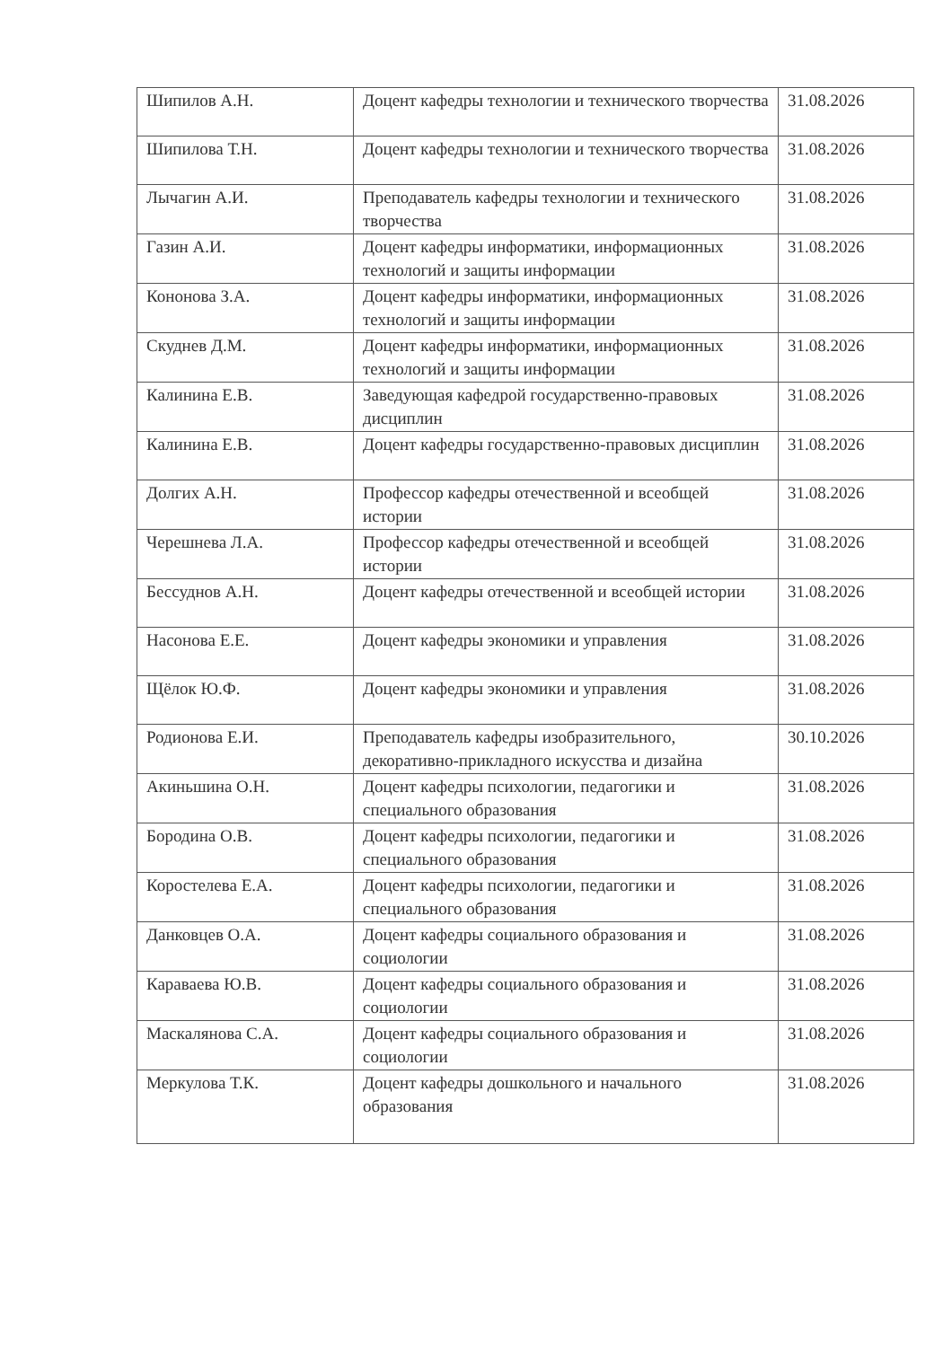| Шипилов А.Н. | Доцент кафедры технологии и технического творчества | 31.08.2026 |
| Шипилова Т.Н. | Доцент кафедры технологии и технического творчества | 31.08.2026 |
| Лычагин А.И. | Преподаватель кафедры технологии и технического творчества | 31.08.2026 |
| Газин А.И. | Доцент кафедры информатики, информационных технологий и защиты информации | 31.08.2026 |
| Кононова З.А. | Доцент кафедры информатики, информационных технологий и защиты информации | 31.08.2026 |
| Скуднев Д.М. | Доцент кафедры информатики, информационных технологий и защиты информации | 31.08.2026 |
| Калинина Е.В. | Заведующая кафедрой государственно-правовых дисциплин | 31.08.2026 |
| Калинина Е.В. | Доцент кафедры государственно-правовых дисциплин | 31.08.2026 |
| Долгих А.Н. | Профессор кафедры отечественной и всеобщей истории | 31.08.2026 |
| Черешнева Л.А. | Профессор кафедры отечественной и всеобщей истории | 31.08.2026 |
| Бессуднов А.Н. | Доцент кафедры отечественной и всеобщей истории | 31.08.2026 |
| Насонова Е.Е. | Доцент кафедры экономики и управления | 31.08.2026 |
| Щёлок Ю.Ф. | Доцент кафедры экономики и управления | 31.08.2026 |
| Родионова Е.И. | Преподаватель кафедры изобразительного, декоративно-прикладного искусства и дизайна | 30.10.2026 |
| Акиньшина О.Н. | Доцент кафедры психологии, педагогики и специального образования | 31.08.2026 |
| Бородина О.В. | Доцент кафедры психологии, педагогики и специального образования | 31.08.2026 |
| Коростелева Е.А. | Доцент кафедры психологии, педагогики и специального образования | 31.08.2026 |
| Данковцев О.А. | Доцент кафедры социального образования и социологии | 31.08.2026 |
| Караваева Ю.В. | Доцент кафедры социального образования и социологии | 31.08.2026 |
| Маскалянова С.А. | Доцент кафедры социального образования и социологии | 31.08.2026 |
| Меркулова Т.К. | Доцент кафедры дошкольного и начального образования | 31.08.2026 |